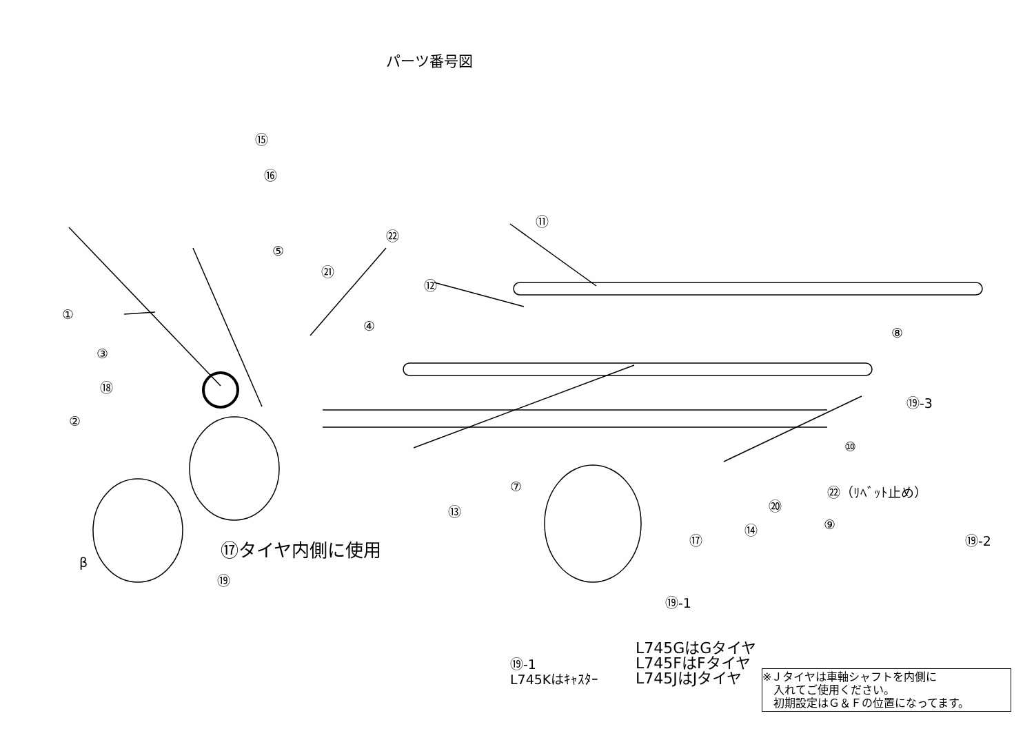パーツ番号図
⑮
⑯
⑪
㉒
⑤
㉑
⑫
①
④ ⑧
③
⑱
⑲-3
②
⑩
⑦ ㉒（ﾘﾍﾞｯﾄ止め）
⑳
⑬
⑭ ⑨
⑰ ⑲-2
⑰タイヤ内側に使用
β
⑲
⑲-1
L745GはGタイヤ
L745FはFタイヤ
L745JはJタイヤ
⑲-1
L745Kはｷｬｽﾀｰ
※Ｊタイヤは車軸シャフトを内側に
　入れてご使用ください。
　初期設定はＧ＆Ｆの位置になってます。